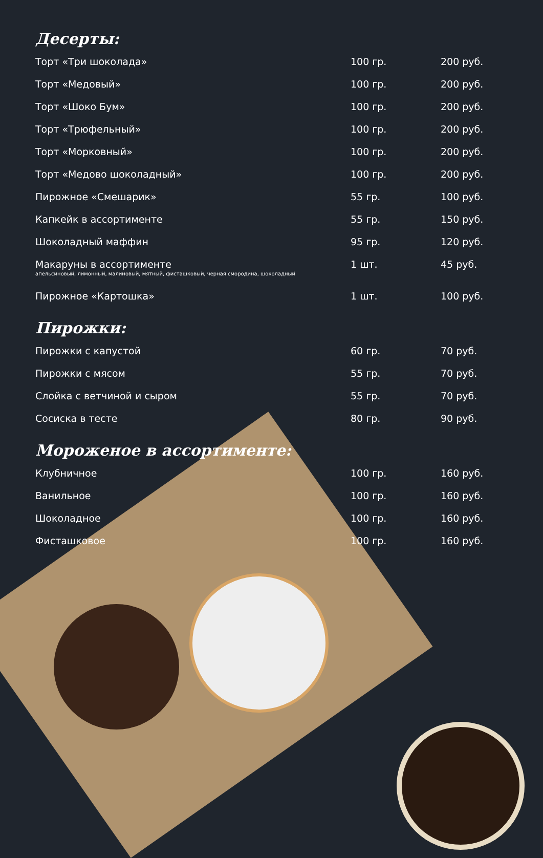Десерты:
| Торт «Три шоколада» | 100 гр. | 200 руб. |
| Торт «Медовый» | 100 гр. | 200 руб. |
| Торт «Шоко Бум» | 100 гр. | 200 руб. |
| Торт «Трюфельный» | 100 гр. | 200 руб. |
| Торт «Морковный» | 100 гр. | 200 руб. |
| Торт «Медово шоколадный» | 100 гр. | 200 руб. |
| Пирожное «Смешарик» | 55 гр. | 100 руб. |
| Капкейк в ассортименте | 55 гр. | 150 руб. |
| Шоколадный маффин | 95 гр. | 120 руб. |
| Макаруны в ассортименте апельсиновый, лимонный, малиновый, мятный, фисташковый, черная смородина, шоколадный | 1 шт. | 45 руб. |
| Пирожное «Картошка» | 1 шт. | 100 руб. |
Пирожки:
| Пирожки с капустой | 60 гр. | 70 руб. |
| Пирожки с мясом | 55 гр. | 70 руб. |
| Слойка с ветчиной и сыром | 55 гр. | 70 руб. |
| Сосиска в тесте | 80 гр. | 90 руб. |
Мороженое в ассортименте:
| Клубничное | 100 гр. | 160 руб. |
| Ванильное | 100 гр. | 160 руб. |
| Шоколадное | 100 гр. | 160 руб. |
| Фисташковое | 100 гр. | 160 руб. |